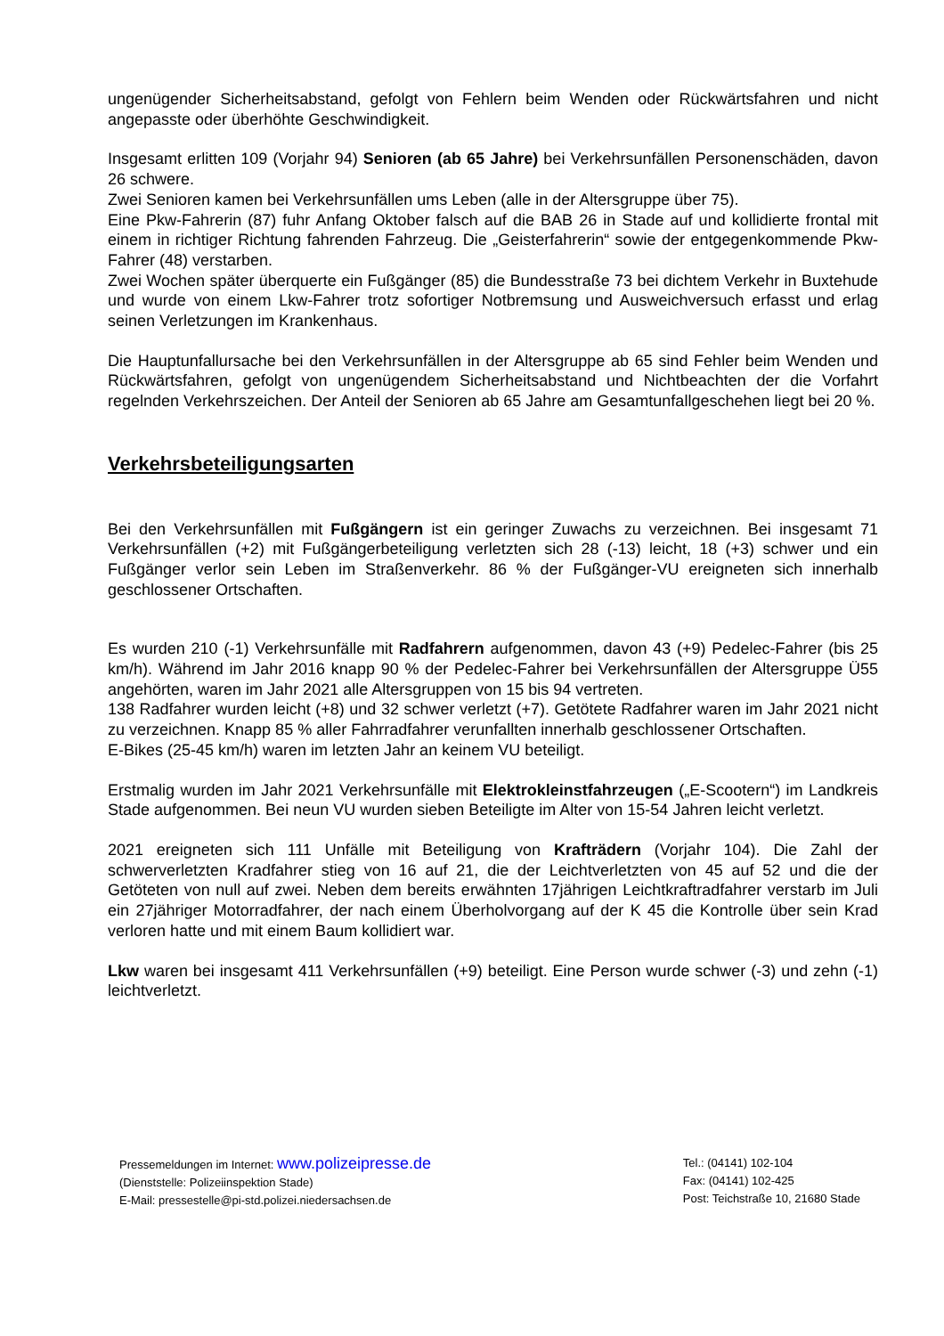ungenügender Sicherheitsabstand, gefolgt von Fehlern beim Wenden oder Rückwärtsfahren und nicht angepasste oder überhöhte Geschwindigkeit.
Insgesamt erlitten 109 (Vorjahr 94) Senioren (ab 65 Jahre) bei Verkehrsunfällen Personenschäden, davon 26 schwere.
Zwei Senioren kamen bei Verkehrsunfällen ums Leben (alle in der Altersgruppe über 75).
Eine Pkw-Fahrerin (87) fuhr Anfang Oktober falsch auf die BAB 26 in Stade auf und kollidierte frontal mit einem in richtiger Richtung fahrenden Fahrzeug. Die „Geisterfahrerin“ sowie der entgegenkommende Pkw-Fahrer (48) verstarben.
Zwei Wochen später überquerte ein Fußgänger (85) die Bundesstraße 73 bei dichtem Verkehr in Buxtehude und wurde von einem Lkw-Fahrer trotz sofortiger Notbremsung und Ausweichversuch erfasst und erlag seinen Verletzungen im Krankenhaus.
Die Hauptunfallursache bei den Verkehrsunfällen in der Altersgruppe ab 65 sind Fehler beim Wenden und Rückwärtsfahren, gefolgt von ungenügendem Sicherheitsabstand und Nichtbeachten der die Vorfahrt regelnden Verkehrszeichen. Der Anteil der Senioren ab 65 Jahre am Gesamtunfallgeschehen liegt bei 20 %.
Verkehrsbeteiligungsarten
Bei den Verkehrsunfällen mit Fußgängern ist ein geringer Zuwachs zu verzeichnen. Bei insgesamt 71 Verkehrsunfällen (+2) mit Fußgängerbeteiligung verletzten sich 28 (-13) leicht, 18 (+3) schwer und ein Fußgänger verlor sein Leben im Straßenverkehr. 86 % der Fußgänger-VU ereigneten sich innerhalb geschlossener Ortschaften.
Es wurden 210 (-1) Verkehrsunfälle mit Radfahrern aufgenommen, davon 43 (+9) Pedelec-Fahrer (bis 25 km/h). Während im Jahr 2016 knapp 90 % der Pedelec-Fahrer bei Verkehrsunfällen der Altersgruppe Ü55 angehörten, waren im Jahr 2021 alle Altersgruppen von 15 bis 94 vertreten.
138 Radfahrer wurden leicht (+8) und 32 schwer verletzt (+7). Getötete Radfahrer waren im Jahr 2021 nicht zu verzeichnen. Knapp 85 % aller Fahrradfahrer verunfallten innerhalb geschlossener Ortschaften.
E-Bikes (25-45 km/h) waren im letzten Jahr an keinem VU beteiligt.
Erstmalig wurden im Jahr 2021 Verkehrsunfälle mit Elektrokleinstfahrzeugen („E-Scootern“) im Landkreis Stade aufgenommen. Bei neun VU wurden sieben Beteiligte im Alter von 15-54 Jahren leicht verletzt.
2021 ereigneten sich 111 Unfälle mit Beteiligung von Krafträdern (Vorjahr 104). Die Zahl der schwerverletzten Kradfahrer stieg von 16 auf 21, die der Leichtverletzten von 45 auf 52 und die der Getöteten von null auf zwei. Neben dem bereits erwähnten 17jährigen Leichtkraftradfahrer verstarb im Juli ein 27jähriger Motorradfahrer, der nach einem Überholvorgang auf der K 45 die Kontrolle über sein Krad verloren hatte und mit einem Baum kollidiert war.
Lkw waren bei insgesamt 411 Verkehrsunfällen (+9) beteiligt. Eine Person wurde schwer (-3) und zehn (-1) leichtverletzt.
Pressemeldungen im Internet: www.polizeipresse.de
(Dienststelle: Polizeiinspektion Stade)
E-Mail: pressestelle@pi-std.polizei.niedersachsen.de
Tel.: (04141) 102-104
Fax: (04141) 102-425
Post: Teichstraße 10, 21680 Stade